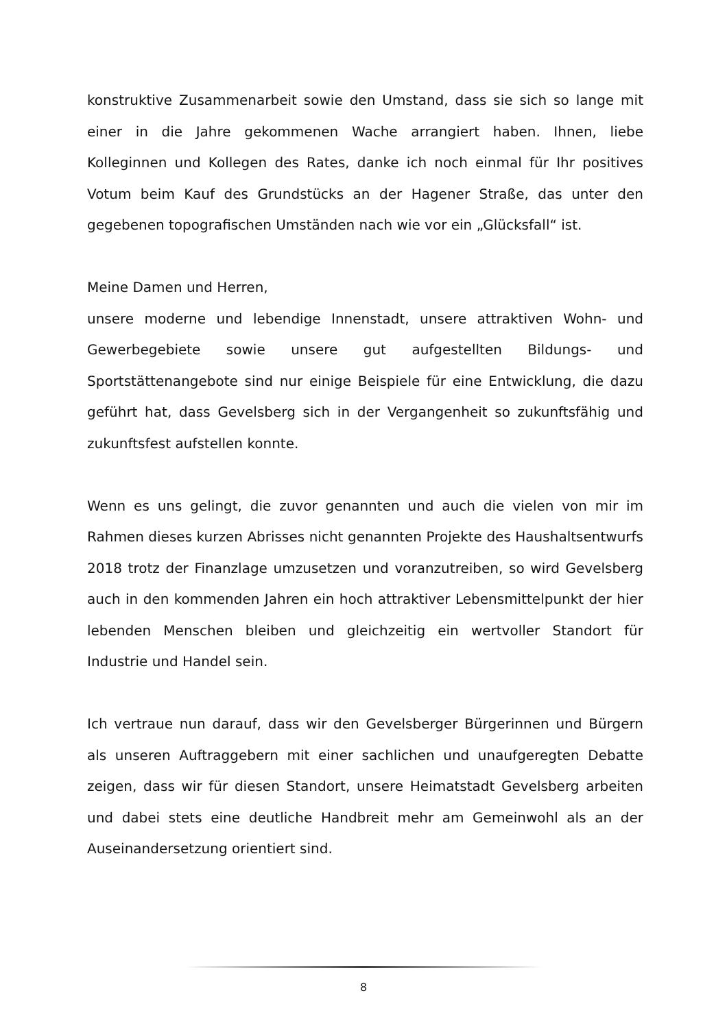konstruktive Zusammenarbeit sowie den Umstand, dass sie sich so lange mit einer in die Jahre gekommenen Wache arrangiert haben. Ihnen, liebe Kolleginnen und Kollegen des Rates, danke ich noch einmal für Ihr positives Votum beim Kauf des Grundstücks an der Hagener Straße, das unter den gegebenen topografischen Umständen nach wie vor ein „Glücksfall“ ist.
Meine Damen und Herren,
unsere moderne und lebendige Innenstadt, unsere attraktiven Wohn- und Gewerbegebiete sowie unsere gut aufgestellten Bildungs- und Sportstättenangebote sind nur einige Beispiele für eine Entwicklung, die dazu geführt hat, dass Gevelsberg sich in der Vergangenheit so zukunftsfähig und zukunftsfest aufstellen konnte.
Wenn es uns gelingt, die zuvor genannten und auch die vielen von mir im Rahmen dieses kurzen Abrisses nicht genannten Projekte des Haushaltsentwurfs 2018 trotz der Finanzlage umzusetzen und voranzutreiben, so wird Gevelsberg auch in den kommenden Jahren ein hoch attraktiver Lebensmittelpunkt der hier lebenden Menschen bleiben und gleichzeitig ein wertvoller Standort für Industrie und Handel sein.
Ich vertraue nun darauf, dass wir den Gevelsberger Bürgerinnen und Bürgern als unseren Auftraggebern mit einer sachlichen und unaufgeregten Debatte zeigen, dass wir für diesen Standort, unsere Heimatstadt Gevelsberg arbeiten und dabei stets eine deutliche Handbreit mehr am Gemeinwohl als an der Auseinandersetzung orientiert sind.
8